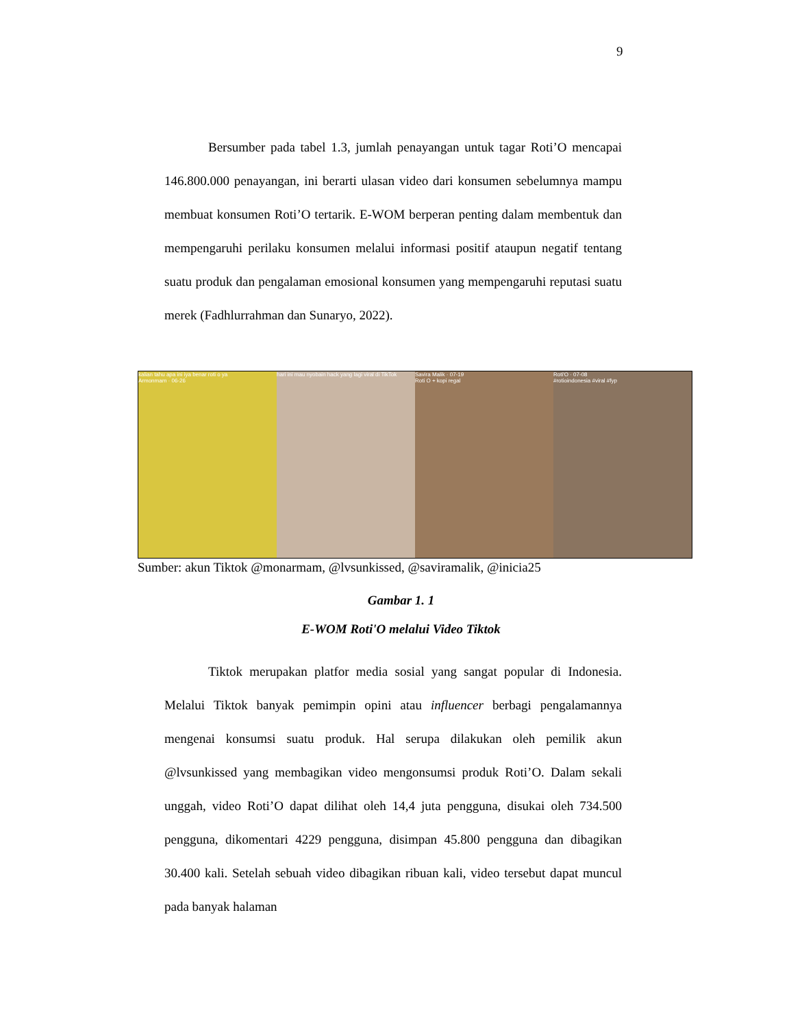9
Bersumber pada tabel 1.3, jumlah penayangan untuk tagar Roti’O mencapai 146.800.000 penayangan, ini berarti ulasan video dari konsumen sebelumnya mampu membuat konsumen Roti’O tertarik. E-WOM berperan penting dalam membentuk dan mempengaruhi perilaku konsumen melalui informasi positif ataupun negatif tentang suatu produk dan pengalaman emosional konsumen yang mempengaruhi reputasi suatu merek (Fadhlurrahman dan Sunaryo, 2022).
kalian tahu apa ini iya benar roti o ya
Armonmam · 06-26
hari ini mau nyobain hack yang lagi viral di TikTok
Savira Malik · 07-19
Roti O + kopi regal
Roti'O · 07-08
#rotioindonesia #viral #fyp
Sumber: akun Tiktok @monarmam, @lvsunkissed, @saviramalik, @inicia25
Gambar 1. 1
E-WOM Roti'O melalui Video Tiktok
Tiktok merupakan platfor media sosial yang sangat popular di Indonesia. Melalui Tiktok banyak pemimpin opini atau influencer berbagi pengalamannya mengenai konsumsi suatu produk. Hal serupa dilakukan oleh pemilik akun @lvsunkissed yang membagikan video mengonsumsi produk Roti’O. Dalam sekali unggah, video Roti’O dapat dilihat oleh 14,4 juta pengguna, disukai oleh 734.500 pengguna, dikomentari 4229 pengguna, disimpan 45.800 pengguna dan dibagikan 30.400 kali. Setelah sebuah video dibagikan ribuan kali, video tersebut dapat muncul pada banyak halaman